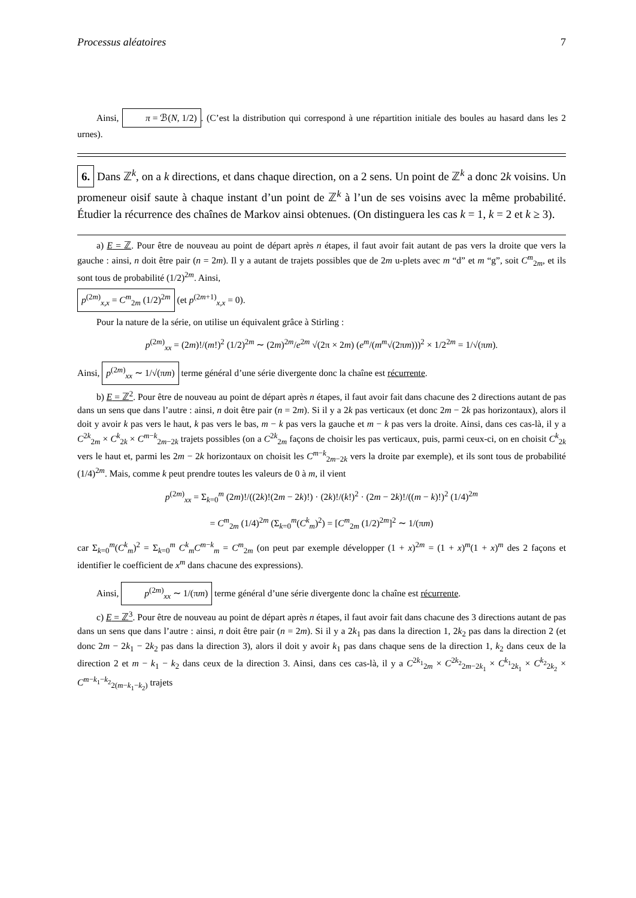Processus aléatoires 7
Ainsi, π = ℬ(N, 1/2). (C’est la distribution qui correspond à une répartition initiale des boules au hasard dans les 2 urnes).
6. Dans ℤ<sup>k</sup>, on a k directions, et dans chaque direction, on a 2 sens. Un point de ℤ<sup>k</sup> a donc 2k voisins. Un promeneur oisif saute à chaque instant d’un point de ℤ<sup>k</sup> à l’un de ses voisins avec la même probabilité. Étudier la récurrence des chaînes de Markov ainsi obtenues. (On distinguera les cas k = 1, k = 2 et k ≥ 3).
a) E = ℤ. Pour être de nouveau au point de départ après n étapes, il faut avoir fait autant de pas vers la droite que vers la gauche : ainsi, n doit être pair (n = 2m). Il y a autant de trajets possibles que de 2m u-plets avec m “d” et m “g”, soit C<sup>m</sup><sub>2m</sub>, et ils sont tous de probabilité (1/2)<sup>2m</sup>. Ainsi,
p<sup>(2m)</sup><sub>x,x</sub> = C<sup>m</sup><sub>2m</sub> (1/2)<sup>2m</sup> (et p<sup>(2m+1)</sup><sub>x,x</sub> = 0).
Pour la nature de la série, on utilise un équivalent grâce à Stirling :
p<sup>(2m)</sup><sub>xx</sub> = (2m)!/(m!)<sup>2</sup> (1/2)<sup>2m</sup> ∼ (2m)<sup>2m</sup>/e<sup>2m</sup> √(2π × 2m) (e<sup>m</sup>/(m<sup>m</sup>√(2πm)))<sup>2</sup> × 1/2<sup>2m</sup> = 1/√(πm).
Ainsi, p<sup>(2m)</sup><sub>xx</sub> ∼ 1/√(πm) terme général d’une série divergente donc la chaîne est récurrente.
b) E = ℤ<sup>2</sup>. Pour être de nouveau au point de départ après n étapes, il faut avoir fait dans chacune des 2 directions autant de pas dans un sens que dans l’autre : ainsi, n doit être pair (n = 2m). Si il y a 2k pas verticaux (et donc 2m − 2k pas horizontaux), alors il doit y avoir k pas vers le haut, k pas vers le bas, m − k pas vers la gauche et m − k pas vers la droite. Ainsi, dans ces cas-là, il y a C<sup>2k</sup><sub>2m</sub> × C<sup>k</sup><sub>2k</sub> × C<sup>m−k</sup><sub>2m−2k</sub> trajets possibles (on a C<sup>2k</sup><sub>2m</sub> façons de choisir les pas verticaux, puis, parmi ceux-ci, on en choisit C<sup>k</sup><sub>2k</sub> vers le haut et, parmi les 2m − 2k horizontaux on choisit les C<sup>m−k</sup><sub>2m−2k</sub> vers la droite par exemple), et ils sont tous de probabilité (1/4)<sup>2m</sup>. Mais, comme k peut prendre toutes les valeurs de 0 à m, il vient
p<sup>(2m)</sup><sub>xx</sub> = Σ<sub>k=0</sub><sup>m</sup> (2m)!/((2k)!(2m − 2k)!) · (2k)!/(k!)<sup>2</sup> · (2m − 2k)!/((m − k)!)<sup>2</sup> (1/4)<sup>2m</sup>
= C<sup>m</sup><sub>2m</sub> (1/4)<sup>2m</sup> (Σ<sub>k=0</sub><sup>m</sup>(C<sup>k</sup><sub>m</sub>)<sup>2</sup>) = [C<sup>m</sup><sub>2m</sub> (1/2)<sup>2m</sup>]<sup>2</sup> ∼ 1/(πm)
car Σ<sub>k=0</sub><sup>m</sup>(C<sup>k</sup><sub>m</sub>)<sup>2</sup> = Σ<sub>k=0</sub><sup>m</sup> C<sup>k</sup><sub>m</sub>C<sup>m−k</sup><sub>m</sub> = C<sup>m</sup><sub>2m</sub> (on peut par exemple développer (1 + x)<sup>2m</sup> = (1 + x)<sup>m</sup>(1 + x)<sup>m</sup> des 2 façons et identifier le coefficient de x<sup>m</sup> dans chacune des expressions).
Ainsi, p<sup>(2m)</sup><sub>xx</sub> ∼ 1/(πm) terme général d’une série divergente donc la chaîne est récurrente.
c) E = ℤ<sup>3</sup>. Pour être de nouveau au point de départ après n étapes, il faut avoir fait dans chacune des 3 directions autant de pas dans un sens que dans l’autre : ainsi, n doit être pair (n = 2m). Si il y a 2k<sub>1</sub> pas dans la direction 1, 2k<sub>2</sub> pas dans la direction 2 (et donc 2m − 2k<sub>1</sub> − 2k<sub>2</sub> pas dans la direction 3), alors il doit y avoir k<sub>1</sub> pas dans chaque sens de la direction 1, k<sub>2</sub> dans ceux de la direction 2 et m − k<sub>1</sub> − k<sub>2</sub> dans ceux de la direction 3. Ainsi, dans ces cas-là, il y a C<sup>2k<sub>1</sub></sup><sub>2m</sub> × C<sup>2k<sub>2</sub></sup><sub>2m−2k<sub>1</sub></sub> × C<sup>k<sub>1</sub></sup><sub>2k<sub>1</sub></sub> × C<sup>k<sub>2</sub></sup><sub>2k<sub>2</sub></sub> × C<sup>m−k<sub>1</sub>−k<sub>2</sub></sup><sub>2(m−k<sub>1</sub>−k<sub>2</sub>)</sub> trajets